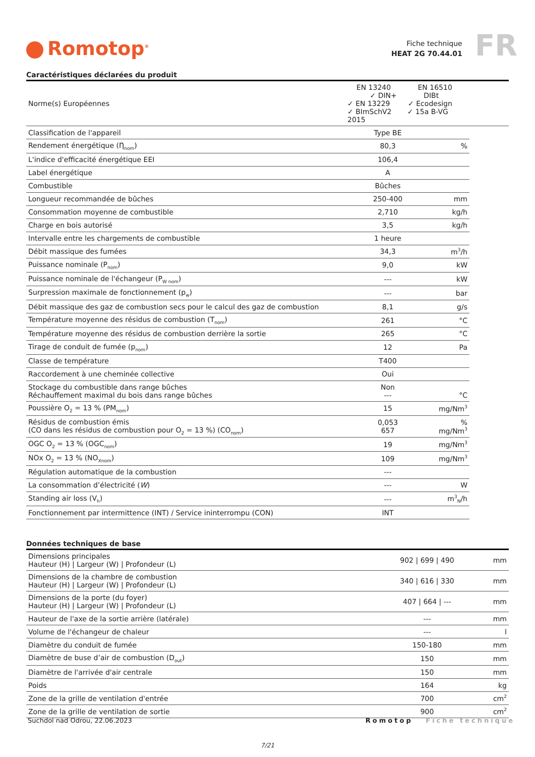Romotop<sup>®</sup>
Fiche technique
HEAT 2G 70.44.01
FR
Caractéristiques déclarées du produit
| Norme(s) Européennes | EN 13240 EN 16510 ✓ DIN+ DIBt ✓ EN 13229 ✓ Ecodesign ✓ BImSchV2 ✓ 15a B-VG 2015 | | |
| Classification de l'appareil | Type BE | | |
| Rendement énergétique (Ƞ<sub>nom</sub>) | 80,3 | % | |
| L'indice d'efficacité énergétique EEI | 106,4 | | |
| Label énergétique | A | | |
| Combustible | Bûches | | |
| Longueur recommandée de bûches | 250-400 | mm | |
| Consommation moyenne de combustible | 2,710 | kg/h | |
| Charge en bois autorisé | 3,5 | kg/h | |
| Intervalle entre les chargements de combustible | 1 heure | | |
| Débit massique des fumées | 34,3 | m<sup>3</sup>/h | |
| Puissance nominale (P<sub>nom</sub>) | 9,0 | kW | |
| Puissance nominale de l'échangeur (P<sub>W nom</sub>) | --- | kW | |
| Surpression maximale de fonctionnement (p<sub>w</sub>) | --- | bar | |
| Débit massique des gaz de combustion secs pour le calcul des gaz de combustion | 8,1 | g/s | |
| Température moyenne des résidus de combustion (T<sub>nom</sub>) | 261 | °C | |
| Température moyenne des résidus de combustion derrière la sortie | 265 | °C | |
| Tirage de conduit de fumée (p<sub>nom</sub>) | 12 | Pa | |
| Classe de température | T400 | | |
| Raccordement à une cheminée collective | Oui | | |
| Stockage du combustible dans range bûches Réchauffement maximal du bois dans range bûches | Non --- | °C | |
| Poussière O<sub>2</sub> = 13 % (PM<sub>nom</sub>) | 15 | mg/Nm<sup>3</sup> | |
| Résidus de combustion émis (CO dans les résidus de combustion pour O<sub>2</sub> = 13 %) (CO<sub>nom</sub>) | 0,053 657 | % mg/Nm<sup>3</sup> | |
| OGC O<sub>2</sub> = 13 % (OGC<sub>nom</sub>) | 19 | mg/Nm<sup>3</sup> | |
| NOx O<sub>2</sub> = 13 % (NO<sub>Xnom</sub>) | 109 | mg/Nm<sup>3</sup> | |
| Régulation automatique de la combustion | --- | | |
| La consommation d’électricité ( W ) | --- | W | |
| Standing air loss (V<sub>h</sub>) | --- | m<sup>3</sup><sub>N</sub>/h | |
| Fonctionnement par intermittence (INT) / Service ininterrompu (CON) | INT | | |
Données techniques de base
| Dimensions principales Hauteur (H) / Largeur (W) / Profondeur (L) | 902 / 699 / 490 | mm |
| Dimensions de la chambre de combustion Hauteur (H) / Largeur (W) / Profondeur (L) | 340 / 616 / 330 | mm |
| Dimensions de la porte (du foyer) Hauteur (H) / Largeur (W) / Profondeur (L) | 407 / 664 / --- | mm |
| Hauteur de l'axe de la sortie arrière (latérale) | --- | mm |
| Volume de l'échangeur de chaleur | --- | l |
| Diamètre du conduit de fumée | 150-180 | mm |
| Diamètre de buse d’air de combustion (D<sub>out</sub>) | 150 | mm |
| Diamètre de l'arrivée d'air centrale | 150 | mm |
| Poids | 164 | kg |
| Zone de la grille de ventilation d'entrée | 700 | cm<sup>2</sup> |
| Zone de la grille de ventilation de sortie | 900 | cm<sup>2</sup> |
Suchdol nad Odrou, 22.06.2023 Romotop Fiche technique
7/21